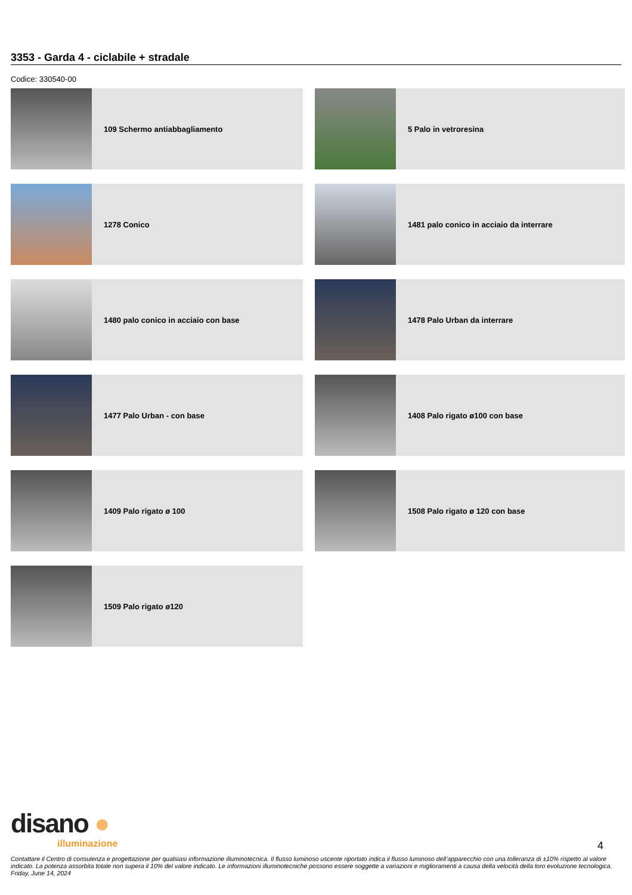3353 - Garda 4 - ciclabile + stradale
Codice: 330540-00
109 Schermo antiabbagliamento
5 Palo in vetroresina
1278 Conico
1481 palo conico in acciaio da interrare
1480 palo conico in acciaio con base
1478 Palo Urban da interrare
1477 Palo Urban - con base
1408 Palo rigato ø100 con base
1409 Palo rigato ø 100
1508 Palo rigato ø 120 con base
1509 Palo rigato ø120
disano ●
illuminazione
4
Contattare il Centro di consulenza e progettazione per qualsiasi informazione illuminotecnica. Il flusso luminoso uscente riportato indica il flusso luminoso dell’apparecchio con una tolleranza di ±10% rispetto al valore indicato. La potenza assorbita totale non supera il 10% del valore indicato. Le informazioni illuminotecniche possono essere soggette a variazioni e miglioramenti a causa della velocità della loro evoluzione tecnologica. Friday, June 14, 2024